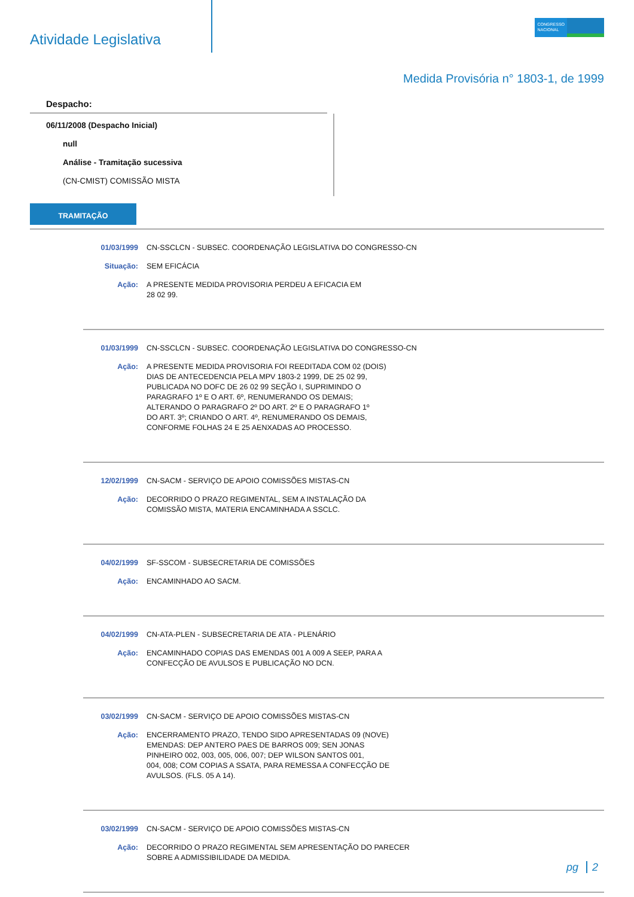Atividade Legislativa
CONGRESSO
NACIONAL
Medida Provisória n° 1803-1, de 1999
Despacho:
06/11/2008 (Despacho Inicial)
null
Análise - Tramitação sucessiva
(CN-CMIST) COMISSÃO MISTA
TRAMITAÇÃO
| 01/03/1999 | CN-SSCLCN - SUBSEC. COORDENAÇÃO LEGISLATIVA DO CONGRESSO-CN |
| Situação: | SEM EFICÁCIA |
| Ação: | A PRESENTE MEDIDA PROVISORIA PERDEU A EFICACIA EM 28 02 99. |
| 01/03/1999 | CN-SSCLCN - SUBSEC. COORDENAÇÃO LEGISLATIVA DO CONGRESSO-CN |
| Ação: | A PRESENTE MEDIDA PROVISORIA FOI REEDITADA COM 02 (DOIS) DIAS DE ANTECEDENCIA PELA MPV 1803-2 1999, DE 25 02 99, PUBLICADA NO DOFC DE 26 02 99 SEÇÃO I, SUPRIMINDO O PARAGRAFO 1º E O ART. 6º, RENUMERANDO OS DEMAIS; ALTERANDO O PARAGRAFO 2º DO ART. 2º E O PARAGRAFO 1º DO ART. 3º; CRIANDO O ART. 4º, RENUMERANDO OS DEMAIS, CONFORME FOLHAS 24 E 25 AENXADAS AO PROCESSO. |
| 12/02/1999 | CN-SACM - SERVIÇO DE APOIO COMISSÕES MISTAS-CN |
| Ação: | DECORRIDO O PRAZO REGIMENTAL, SEM A INSTALAÇÃO DA COMISSÃO MISTA, MATERIA ENCAMINHADA A SSCLC. |
| 04/02/1999 | SF-SSCOM - SUBSECRETARIA DE COMISSÕES |
| Ação: | ENCAMINHADO AO SACM. |
| 04/02/1999 | CN-ATA-PLEN - SUBSECRETARIA DE ATA - PLENÁRIO |
| Ação: | ENCAMINHADO COPIAS DAS EMENDAS 001 A 009 A SEEP, PARA A CONFECÇÃO DE AVULSOS E PUBLICAÇÃO NO DCN. |
| 03/02/1999 | CN-SACM - SERVIÇO DE APOIO COMISSÕES MISTAS-CN |
| Ação: | ENCERRAMENTO PRAZO, TENDO SIDO APRESENTADAS 09 (NOVE) EMENDAS: DEP ANTERO PAES DE BARROS 009; SEN JONAS PINHEIRO 002, 003, 005, 006, 007; DEP WILSON SANTOS 001, 004, 008; COM COPIAS A SSATA, PARA REMESSA A CONFECÇÃO DE AVULSOS. (FLS. 05 A 14). |
| 03/02/1999 | CN-SACM - SERVIÇO DE APOIO COMISSÕES MISTAS-CN |
| Ação: | DECORRIDO O PRAZO REGIMENTAL SEM APRESENTAÇÃO DO PARECER SOBRE A ADMISSIBILIDADE DA MEDIDA. |
pg 2